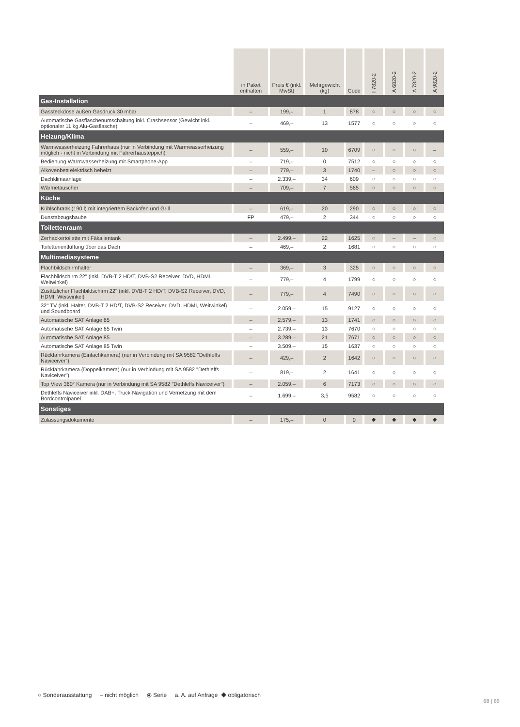| | in Paket enthalten | Preis € (inkl. MwSt) | Mehrgewicht (kg) | Code | I 7820-2 | A 6820-2 | A 7820-2 | A 9820-2 |
| --- | --- | --- | --- | --- | --- | --- | --- | --- |
| Gas-Installation | | | | | | | | |
| Gassteckdose außen Gasdruck 30 mbar | – | 199,– | 1 | 878 | ○ | ○ | ○ | ○ |
| Automatische Gasflaschenumschaltung inkl. Crashsensor (Gewicht inkl. optionaler 11 kg Alu-Gasflasche) | – | 469,– | 13 | 1577 | ○ | ○ | ○ | ○ |
| Heizung/Klima | | | | | | | | |
| Warmwasserheizung Fahrerhaus (nur in Verbindung mit Warmwasserheizung möglich - nicht in Verbindung mit Fahrerhausteppich) | – | 559,– | 10 | 6709 | ○ | ○ | ○ | – |
| Bedienung Warmwasserheizung mit Smartphone-App | – | 719,– | 0 | 7512 | ○ | ○ | ○ | ○ |
| Alkovenbett elektrisch beheizt | – | 779,– | 3 | 1740 | – | ○ | ○ | ○ |
| Dachklimaanlage | – | 2.339,– | 34 | 609 | ○ | ○ | ○ | ○ |
| Wärmetauscher | – | 709,– | 7 | 565 | ○ | ○ | ○ | ○ |
| Küche | | | | | | | | |
| Kühlschrank (190 l) mit integriertem Backofen und Grill | – | 619,– | 20 | 290 | ○ | ○ | ○ | ○ |
| Dunstabzugshaube | FP | 479,– | 2 | 344 | ○ | ○ | ○ | ○ |
| Toilettenraum | | | | | | | | |
| Zerhackertoilette mit Fäkalientank | – | 2.499,– | 22 | 1625 | ○ | – | – | ○ |
| Toilettenentlüftung über das Dach | – | 469,– | 2 | 1681 | ○ | ○ | ○ | ○ |
| Multimediasysteme | | | | | | | | |
| Flachbildschirmhalter | – | 369,– | 3 | 325 | ○ | ○ | ○ | ○ |
| Flachbildschirm 22" (inkl. DVB-T 2 HD/T, DVB-S2 Receiver, DVD, HDMI, Weitwinkel) | – | 779,– | 4 | 1799 | ○ | ○ | ○ | ○ |
| Zusätzlicher Flachbildschirm 22" (inkl. DVB-T 2 HD/T, DVB-S2 Receiver, DVD, HDMI, Weitwinkel) | – | 779,– | 4 | 7490 | ○ | ○ | ○ | ○ |
| 32'' TV (inkl. Halter, DVB-T 2 HD/T, DVB-S2 Receiver, DVD, HDMI, Weitwinkel) und Soundboard | – | 2.059,– | 15 | 9127 | ○ | ○ | ○ | ○ |
| Automatische SAT Anlage 65 | – | 2.579,– | 13 | 1741 | ○ | ○ | ○ | ○ |
| Automatische SAT Anlage 65 Twin | – | 2.739,– | 13 | 7670 | ○ | ○ | ○ | ○ |
| Automatische SAT Anlage 85 | – | 3.289,– | 21 | 7671 | ○ | ○ | ○ | ○ |
| Automatische SAT Anlage 85 Twin | – | 3.509,– | 15 | 1637 | ○ | ○ | ○ | ○ |
| Rückfahrkamera (Einfachkamera) (nur in Verbindung mit SA 9582 "Dethleffs Naviceiver") | – | 429,– | 2 | 1642 | ○ | ○ | ○ | ○ |
| Rückfahrkamera (Doppelkamera) (nur in Verbindung mit SA 9582 "Dethleffs Naviceiver") | – | 819,– | 2 | 1641 | ○ | ○ | ○ | ○ |
| Top View 360° Kamera (nur in Verbindung mit SA 9582 "Dethleffs Naviceiver") | – | 2.059,– | 6 | 7173 | ○ | ○ | ○ | ○ |
| Dethleffs Naviceiver inkl. DAB+, Truck Navigation und Vernetzung mit dem Bordcontrolpanel | – | 1.699,– | 3,5 | 9582 | ○ | ○ | ○ | ○ |
| Sonstiges | | | | | | | | |
| Zulassungsdokumente | – | 175,– | 0 | 0 | ◆ | ◆ | ◆ | ◆ |
○ Sonderausstattung – nicht möglich ⦿ Serie a. A. auf Anfrage ◆ obligatorisch
68 | 69